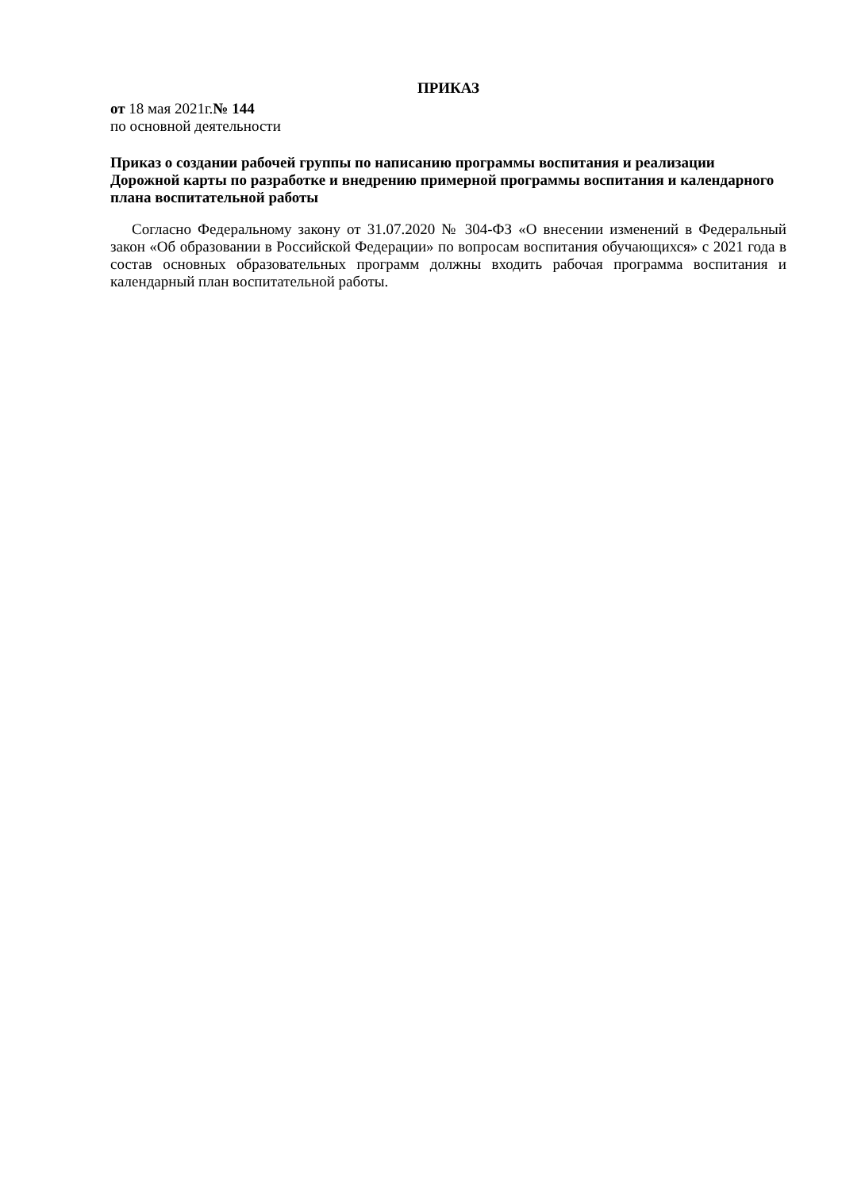ПРИКАЗ
от 18 мая 2021г.№ 144
по основной деятельности
Приказ о создании рабочей группы по написанию программы воспитания и реализации Дорожной карты по разработке и внедрению примерной программы воспитания и календарного плана воспитательной работы
Согласно Федеральному закону от 31.07.2020 № 304-ФЗ «О внесении изменений в Федеральный закон «Об образовании в Российской Федерации» по вопросам воспитания обучающихся» с 2021 года в состав основных образовательных программ должны входить рабочая программа воспитания и календарный план воспитательной работы.